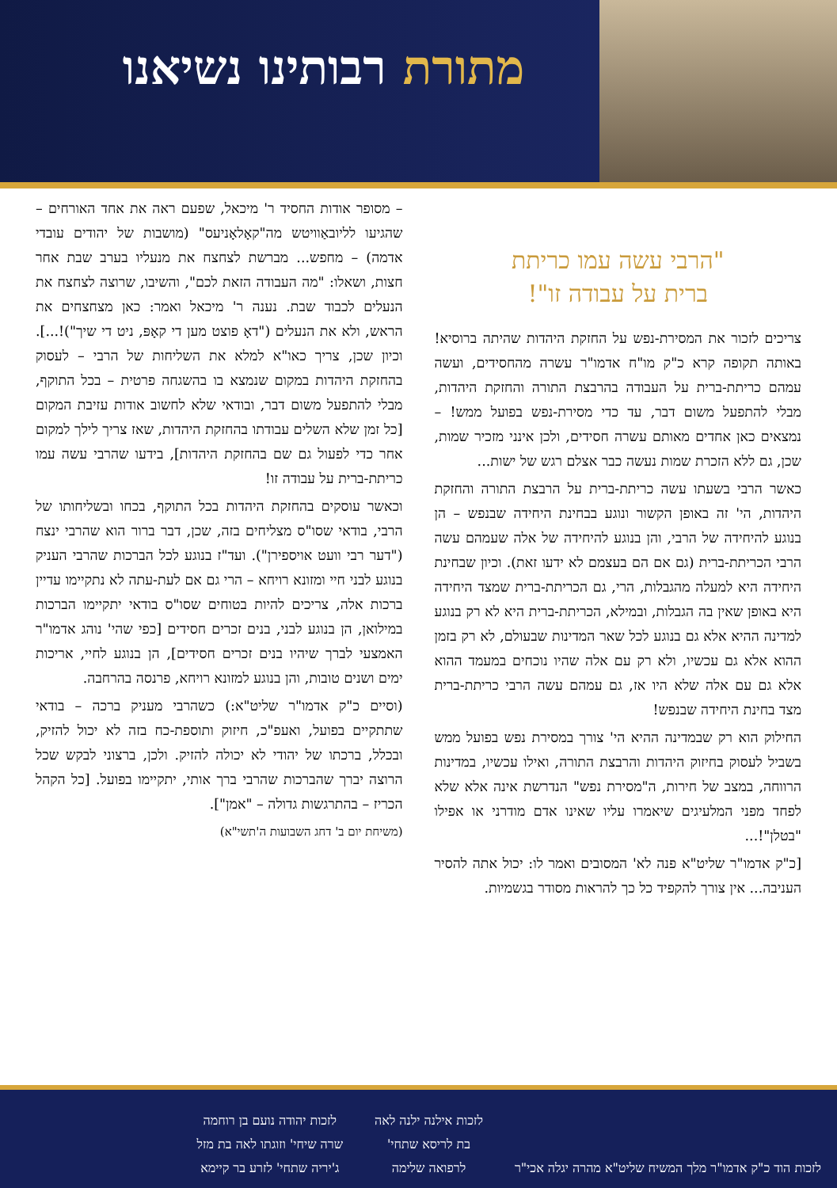מתורת רבותינו נשיאנו
"הרבי עשה עמו כריתת
ברית על עבודה זו"!
צריכים לזכור את המסירת-נפש על החזקת היהדות שהיתה ברוסיא! באותה תקופה קרא כ"ק מו"ח אדמו"ר עשרה מהחסידים, ועשה עמהם כריתת-ברית על העבודה בהרבצת התורה והחזקת היהדות, מבלי להתפעל משום דבר, עד כדי מסירת-נפש בפועל ממש! – נמצאים כאן אחדים מאותם עשרה חסידים, ולכן אינני מזכיר שמות, שכן, גם ללא הזכרת שמות נעשה כבר אצלם רגש של ישות...
כאשר הרבי בשעתו עשה כריתת-ברית על הרבצת התורה והחזקת היהדות, הי' זה באופן הקשור ונוגע בבחינת היחידה שבנפש – הן בנוגע להיחידה של הרבי, והן בנוגע להיחידה של אלה שעמהם עשה הרבי הכריתת-ברית (גם אם הם בעצמם לא ידעו זאת). וכיון שבחינת היחידה היא למעלה מהגבלות, הרי, גם הכריתת-ברית שמצד היחידה היא באופן שאין בה הגבלות, ובמילא, הכריתת-ברית היא לא רק בנוגע למדינה ההיא אלא גם בנוגע לכל שאר המדינות שבעולם, לא רק בזמן ההוא אלא גם עכשיו, ולא רק עם אלה שהיו נוכחים במעמד ההוא אלא גם עם אלה שלא היו אז, גם עמהם עשה הרבי כריתת-ברית מצד בחינת היחידה שבנפש!
החילוק הוא רק שבמדינה ההיא הי' צורך במסירת נפש בפועל ממש בשביל לעסוק בחיזוק היהדות והרבצת התורה, ואילו עכשיו, במדינות הרווחה, במצב של חירות, ה"מסירת נפש" הנדרשת אינה אלא שלא לפחד מפני המלעיגים שיאמרו עליו שאינו אדם מודרני או אפילו "בטלן"!...
[כ"ק אדמו"ר שליט"א פנה לא' המסובים ואמר לו: יכול אתה להסיר העניבה... אין צורך להקפיד כל כך להראות מסודר בגשמיות.
– מסופר אודות החסיד ר' מיכאל, שפעם ראה את אחד האורחים – שהגיעו לליובאַוויטש מה"קאָלאָניעס" (מושבות של יהודים עובדי אדמה) – מחפש... מברשת לצחצח את מנעליו בערב שבת אחר חצות, ושאלו: "מה העבודה הזאת לכם", והשיבו, שרוצה לצחצח את הנעלים לכבוד שבת. נענה ר' מיכאל ואמר: כאן מצחצחים את הראש, ולא את הנעלים ("דאָ פוצט מען די קאָפּ, ניט די שיך")!...]. וכיון שכן, צריך כאו"א למלא את השליחות של הרבי – לעסוק בהחזקת היהדות במקום שנמצא בו בהשגחה פרטית – בכל התוקף, מבלי להתפעל משום דבר, ובודאי שלא לחשוב אודות עזיבת המקום [כל זמן שלא השלים עבודתו בהחזקת היהדות, שאז צריך לילך למקום אחר כדי לפעול גם שם בהחזקת היהדות], בידעו שהרבי עשה עמו כריתת-ברית על עבודה זו!
וכאשר עוסקים בהחזקת היהדות בכל התוקף, בכחו ובשליחותו של הרבי, בודאי שסו"ס מצליחים בזה, שכן, דבר ברור הוא שהרבי ינצח ("דער רבי וועט אויספירן"). ועד"ז בנוגע לכל הברכות שהרבי העניק בנוגע לבני חיי ומזונא רויחא – הרי גם אם לעת-עתה לא נתקיימו עדיין ברכות אלה, צריכים להיות בטוחים שסו"ס בודאי יתקיימו הברכות במילואן, הן בנוגע לבני, בנים זכרים חסידים [כפי שהי' נוהג אדמו"ר האמצעי לברך שיהיו בנים זכרים חסידים], הן בנוגע לחיי, אריכות ימים ושנים טובות, והן בנוגע למזונא רויחא, פרנסה בהרחבה.
(וסיים כ"ק אדמו"ר שליט"א:) כשהרבי מעניק ברכה – בודאי שתתקיים בפועל, ואעפ"כ, חיזוק ותוספת-כח בזה לא יכול להזיק, ובכלל, ברכתו של יהודי לא יכולה להזיק. ולכן, ברצוני לבקש שכל הרוצה יברך שהברכות שהרבי ברך אותי, יתקיימו בפועל. [כל הקהל הכריז – בהתרגשות גדולה – "אמן"].
(משיחת יום ב' דחג השבועות ה'תשי"א)
לזכות הוד כ"ק אדמו"ר מלך המשיח שליט"א מהרה יגלה אכי"ר
לזכות אילנה ילנה לאה
בת לריסא שתחי'
לרפואה שלימה
לזכות יהודה נועם בן רוחמה
שרה שיחי' וזוגתו לאה בת מזל
ג'יריה שתחי' לזרע בר קיימא